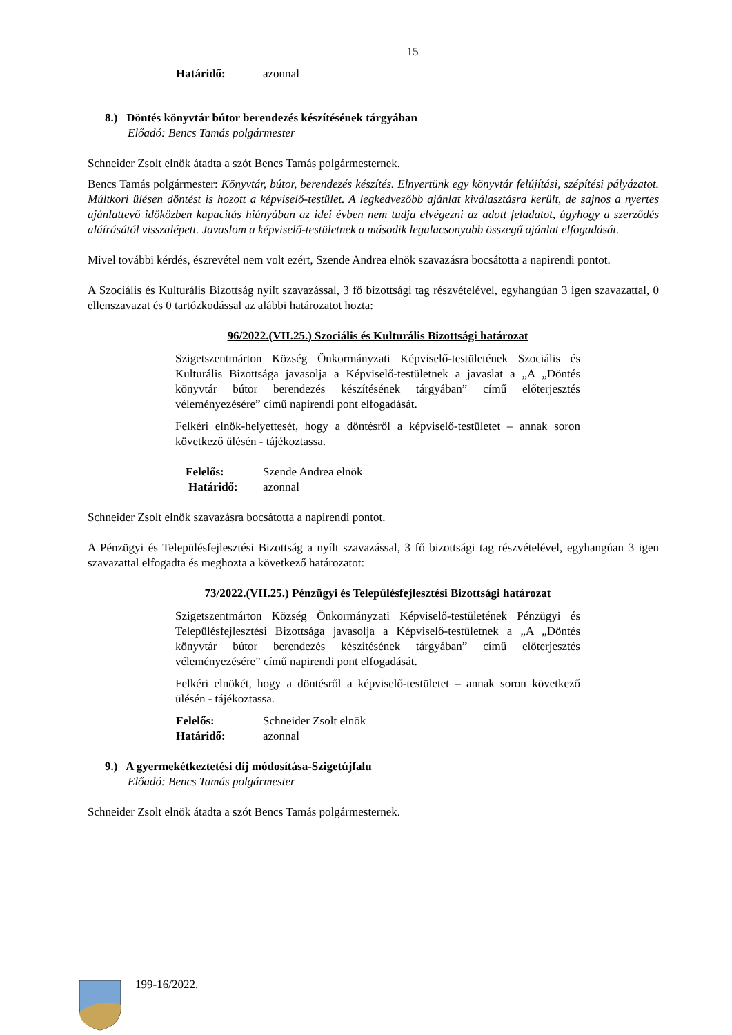15
Határidő: azonnal
8.) Döntés könyvtár bútor berendezés készítésének tárgyában
Előadó: Bencs Tamás polgármester
Schneider Zsolt elnök átadta a szót Bencs Tamás polgármesternek.
Bencs Tamás polgármester: Könyvtár, bútor, berendezés készítés. Elnyertünk egy könyvtár felújítási, szépítési pályázatot. Múltkori ülésen döntést is hozott a képviselő-testület. A legkedvezőbb ajánlat kiválasztásra került, de sajnos a nyertes ajánlattevő időközben kapacitás hiányában az idei évben nem tudja elvégezni az adott feladatot, úgyhogy a szerződés aláírásától visszalépett. Javaslom a képviselő-testületnek a második legalacsonyabb összegű ajánlat elfogadását.
Mivel további kérdés, észrevétel nem volt ezért, Szende Andrea elnök szavazásra bocsátotta a napirendi pontot.
A Szociális és Kulturális Bizottság nyílt szavazással, 3 fő bizottsági tag részvételével, egyhangúan 3 igen szavazattal, 0 ellenszavazat és 0 tartózkodással az alábbi határozatot hozta:
96/2022.(VII.25.) Szociális és Kulturális Bizottsági határozat
Szigetszentmárton Község Önkormányzati Képviselő-testületének Szociális és Kulturális Bizottsága javasolja a Képviselő-testületnek a javaslat a „A „Döntés könyvtár bútor berendezés készítésének tárgyában” című előterjesztés véleményezésére” című napirendi pont elfogadását.
Felkéri elnök-helyettesét, hogy a döntésről a képviselő-testületet – annak soron következő ülésén - tájékoztassa.
Felelős: Szende Andrea elnök
Határidő: azonnal
Schneider Zsolt elnök szavazásra bocsátotta a napirendi pontot.
A Pénzügyi és Településfejlesztési Bizottság a nyílt szavazással, 3 fő bizottsági tag részvételével, egyhangúan 3 igen szavazattal elfogadta és meghozta a következő határozatot:
73/2022.(VII.25.) Pénzügyi és Településfejlesztési Bizottsági határozat
Szigetszentmárton Község Önkormányzati Képviselő-testületének Pénzügyi és Településfejlesztési Bizottsága javasolja a Képviselő-testületnek a „A „Döntés könyvtár bútor berendezés készítésének tárgyában” című előterjesztés véleményezésére” című napirendi pont elfogadását.
Felkéri elnökét, hogy a döntésről a képviselő-testületet – annak soron következő ülésén - tájékoztassa.
Felelős: Schneider Zsolt elnök
Határidő: azonnal
9.) A gyermekétkeztetési díj módosítása-Szigetújfalu
Előadó: Bencs Tamás polgármester
Schneider Zsolt elnök átadta a szót Bencs Tamás polgármesternek.
199-16/2022.